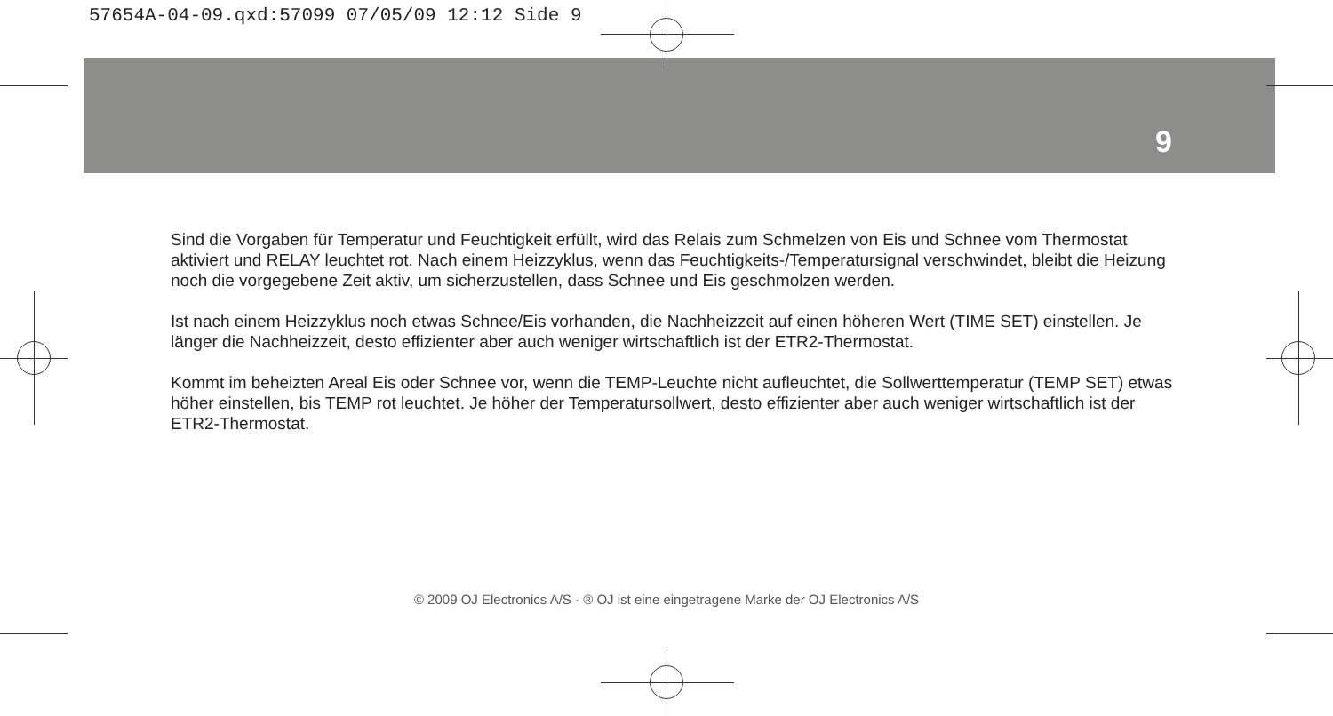57654A-04-09.qxd:57099 07/05/09 12:12 Side 9
9
Sind die Vorgaben für Temperatur und Feuchtigkeit erfüllt, wird das Relais zum Schmelzen von Eis und Schnee vom Thermostat aktiviert und RELAY leuchtet rot. Nach einem Heizzyklus, wenn das Feuchtigkeits-/Temperatursignal verschwindet, bleibt die Heizung noch die vorgegebene Zeit aktiv, um sicherzustellen, dass Schnee und Eis geschmolzen werden.
Ist nach einem Heizzyklus noch etwas Schnee/Eis vorhanden, die Nachheizzeit auf einen höheren Wert (TIME SET) einstellen. Je länger die Nachheizzeit, desto effizienter aber auch weniger wirtschaftlich ist der ETR2-Thermostat.
Kommt im beheizten Areal Eis oder Schnee vor, wenn die TEMP-Leuchte nicht aufleuchtet, die Sollwerttemperatur (TEMP SET) etwas höher einstellen, bis TEMP rot leuchtet. Je höher der Temperatursollwert, desto effizienter aber auch weniger wirtschaftlich ist der ETR2-Thermostat.
© 2009 OJ Electronics A/S · ® OJ ist eine eingetragene Marke der OJ Electronics A/S